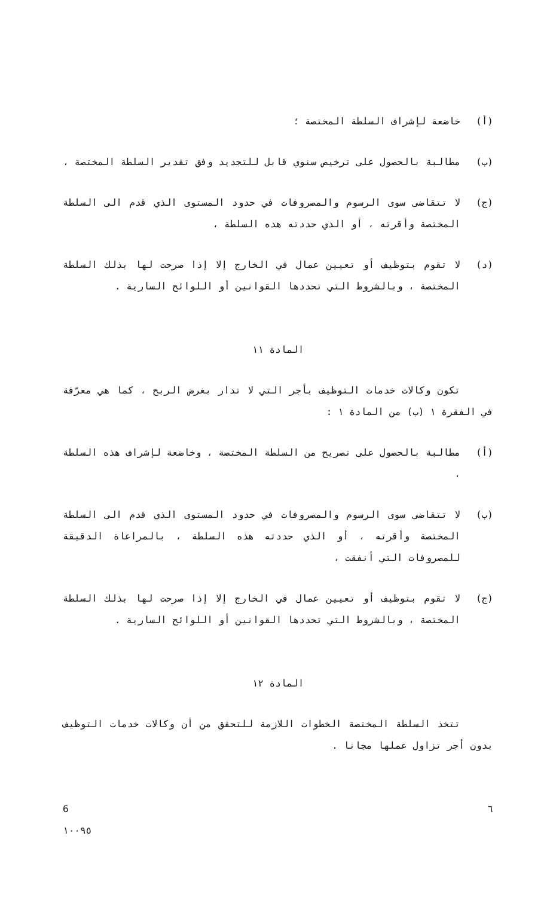(أ) خاضعة لإشراف السلطة المختصة ؛
(ب) مطالبة بالحصول على ترخيص سنوي قابل للتجديد وفق تقدير السلطة المختصة ،
(ج) لا تتقاضى سوى الرسوم والمصروفات في حدود المستوى الذي قدم الى السلطة المختصة وأقرته ، أو الذي حددته هذه السلطة ،
(د) لا تقوم بتوظيف أو تعيين عمال في الخارج إلا إذا صرحت لها بذلك السلطة المختصة ، وبالشروط التي تحددها القوانين أو اللوائح السارية .
المادة ١١
تكون وكالات خدمات التوظيف بأجر التي لا تدار بغرض الربح ، كما هي معرّفة في الفقرة ١ (ب) من المادة ١ :
(أ) مطالبة بالحصول على تصريح من السلطة المختصة ، وخاضعة لإشراف هذه السلطة ،
(ب) لا تتقاضى سوى الرسوم والمصروفات في حدود المستوى الذي قدم الى السلطة المختصة وأقرته ، أو الذي حددته هذه السلطة ، بالمراعاة الدقيقة للمصروفات التي أنفقت ،
(ج) لا تقوم بتوظيف أو تعيين عمال في الخارج إلا إذا صرحت لها بذلك السلطة المختصة ، وبالشروط التي تحددها القوانين أو اللوائح السارية .
المادة ١٢
تتخذ السلطة المختصة الخطوات اللازمة للتحقق من أن وكالات خدمات التوظيف بدون أجر تزاول عملها مجانا .
6 ٦
١٠٠٩٥